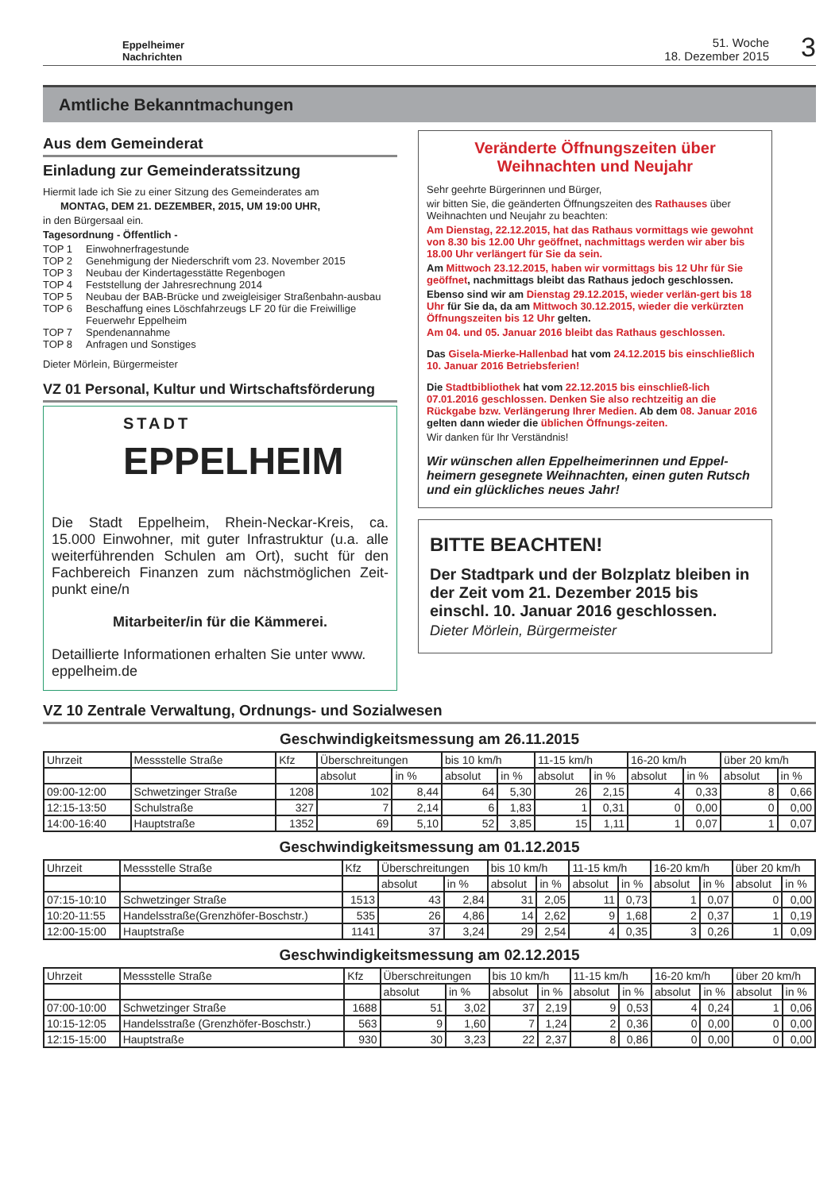Eppelheimer
Nachrichten
51. Woche
18. Dezember 2015
3
Amtliche Bekanntmachungen
Aus dem Gemeinderat
Einladung zur Gemeinderatssitzung
Hiermit lade ich Sie zu einer Sitzung des Gemeinderates am
MONTAG, DEM 21. DEZEMBER, 2015, UM 19:00 UHR,
in den Bürgersaal ein.
Tagesordnung - Öffentlich -
TOP 1 Einwohnerfragestunde
TOP 2 Genehmigung der Niederschrift vom 23. November 2015
TOP 3 Neubau der Kindertagesstätte Regenbogen
TOP 4 Feststellung der Jahresrechnung 2014
TOP 5 Neubau der BAB-Brücke und zweigleisiger Straßenbahn-ausbau
TOP 6 Beschaffung eines Löschfahrzeugs LF 20 für die Freiwillige Feuerwehr Eppelheim
TOP 7 Spendenannahme
TOP 8 Anfragen und Sonstiges
Dieter Mörlein, Bürgermeister
VZ 01 Personal, Kultur und Wirtschaftsförderung
STADT
EPPELHEIM
Die Stadt Eppelheim, Rhein-Neckar-Kreis, ca. 15.000 Einwohner, mit guter Infrastruktur (u.a. alle weiterführenden Schulen am Ort), sucht für den Fachbereich Finanzen zum nächstmöglichen Zeit-punkt eine/n
Mitarbeiter/in für die Kämmerei.
Detaillierte Informationen erhalten Sie unter www. eppelheim.de
Veränderte Öffnungszeiten über Weihnachten und Neujahr
Sehr geehrte Bürgerinnen und Bürger,
wir bitten Sie, die geänderten Öffnungszeiten des Rathauses über Weihnachten und Neujahr zu beachten:
Am Dienstag, 22.12.2015, hat das Rathaus vormittags wie gewohnt von 8.30 bis 12.00 Uhr geöffnet, nachmittags werden wir aber bis 18.00 Uhr verlängert für Sie da sein.
Am Mittwoch 23.12.2015, haben wir vormittags bis 12 Uhr für Sie geöffnet, nachmittags bleibt das Rathaus jedoch geschlossen.
Ebenso sind wir am Dienstag 29.12.2015, wieder verlän-gert bis 18 Uhr für Sie da, da am Mittwoch 30.12.2015, wieder die verkürzten Öffnungszeiten bis 12 Uhr gelten.
Am 04. und 05. Januar 2016 bleibt das Rathaus geschlossen.
Das Gisela-Mierke-Hallenbad hat vom 24.12.2015 bis einschließlich 10. Januar 2016 Betriebsferien!
Die Stadtbibliothek hat vom 22.12.2015 bis einschließ-lich 07.01.2016 geschlossen. Denken Sie also rechtzeitig an die Rückgabe bzw. Verlängerung Ihrer Medien. Ab dem 08. Januar 2016 gelten dann wieder die üblichen Öffnungs-zeiten.
Wir danken für Ihr Verständnis!
Wir wünschen allen Eppelheimerinnen und Eppel-heimern gesegnete Weihnachten, einen guten Rutsch und ein glückliches neues Jahr!
BITTE BEACHTEN!
Der Stadtpark und der Bolzplatz bleiben in der Zeit vom 21. Dezember 2015 bis einschl. 10. Januar 2016 geschlossen.
Dieter Mörlein, Bürgermeister
VZ 10 Zentrale Verwaltung, Ordnungs- und Sozialwesen
Geschwindigkeitsmessung am 26.11.2015
| Uhrzeit | Messstelle Straße | Kfz | Überschreitungen | | bis 10 km/h | | 11-15 km/h | | 16-20 km/h | | über 20 km/h | |
| --- | --- | --- | --- | --- | --- | --- | --- | --- | --- | --- | --- | --- |
| | | | absolut | in % | absolut | in % | absolut | in % | absolut | in % | absolut | in % |
| 09:00-12:00 | Schwetzinger Straße | 1208 | 102 | 8,44 | 64 | 5,30 | 26 | 2,15 | 4 | 0,33 | 8 | 0,66 |
| 12:15-13:50 | Schulstraße | 327 | 7 | 2,14 | 6 | 1,83 | 1 | 0,31 | 0 | 0,00 | 0 | 0,00 |
| 14:00-16:40 | Hauptstraße | 1352 | 69 | 5,10 | 52 | 3,85 | 15 | 1,11 | 1 | 0,07 | 1 | 0,07 |
Geschwindigkeitsmessung am 01.12.2015
| Uhrzeit | Messstelle Straße | Kfz | Überschreitungen | | bis 10 km/h | | 11-15 km/h | | 16-20 km/h | | über 20 km/h | |
| --- | --- | --- | --- | --- | --- | --- | --- | --- | --- | --- | --- | --- |
| | | | absolut | in % | absolut | in % | absolut | in % | absolut | in % | absolut | in % |
| 07:15-10:10 | Schwetzinger Straße | 1513 | 43 | 2,84 | 31 | 2,05 | 11 | 0,73 | 1 | 0,07 | 0 | 0,00 |
| 10:20-11:55 | Handelsstraße(Grenzhöfer-Boschstr.) | 535 | 26 | 4,86 | 14 | 2,62 | 9 | 1,68 | 2 | 0,37 | 1 | 0,19 |
| 12:00-15:00 | Hauptstraße | 1141 | 37 | 3,24 | 29 | 2,54 | 4 | 0,35 | 3 | 0,26 | 1 | 0,09 |
Geschwindigkeitsmessung am 02.12.2015
| Uhrzeit | Messstelle Straße | Kfz | Überschreitungen | | bis 10 km/h | | 11-15 km/h | | 16-20 km/h | | über 20 km/h | |
| --- | --- | --- | --- | --- | --- | --- | --- | --- | --- | --- | --- | --- |
| | | | absolut | in % | absolut | in % | absolut | in % | absolut | in % | absolut | in % |
| 07:00-10:00 | Schwetzinger Straße | 1688 | 51 | 3,02 | 37 | 2,19 | 9 | 0,53 | 4 | 0,24 | 1 | 0,06 |
| 10:15-12:05 | Handelsstraße (Grenzhöfer-Boschstr.) | 563 | 9 | 1,60 | 7 | 1,24 | 2 | 0,36 | 0 | 0,00 | 0 | 0,00 |
| 12:15-15:00 | Hauptstraße | 930 | 30 | 3,23 | 22 | 2,37 | 8 | 0,86 | 0 | 0,00 | 0 | 0,00 |